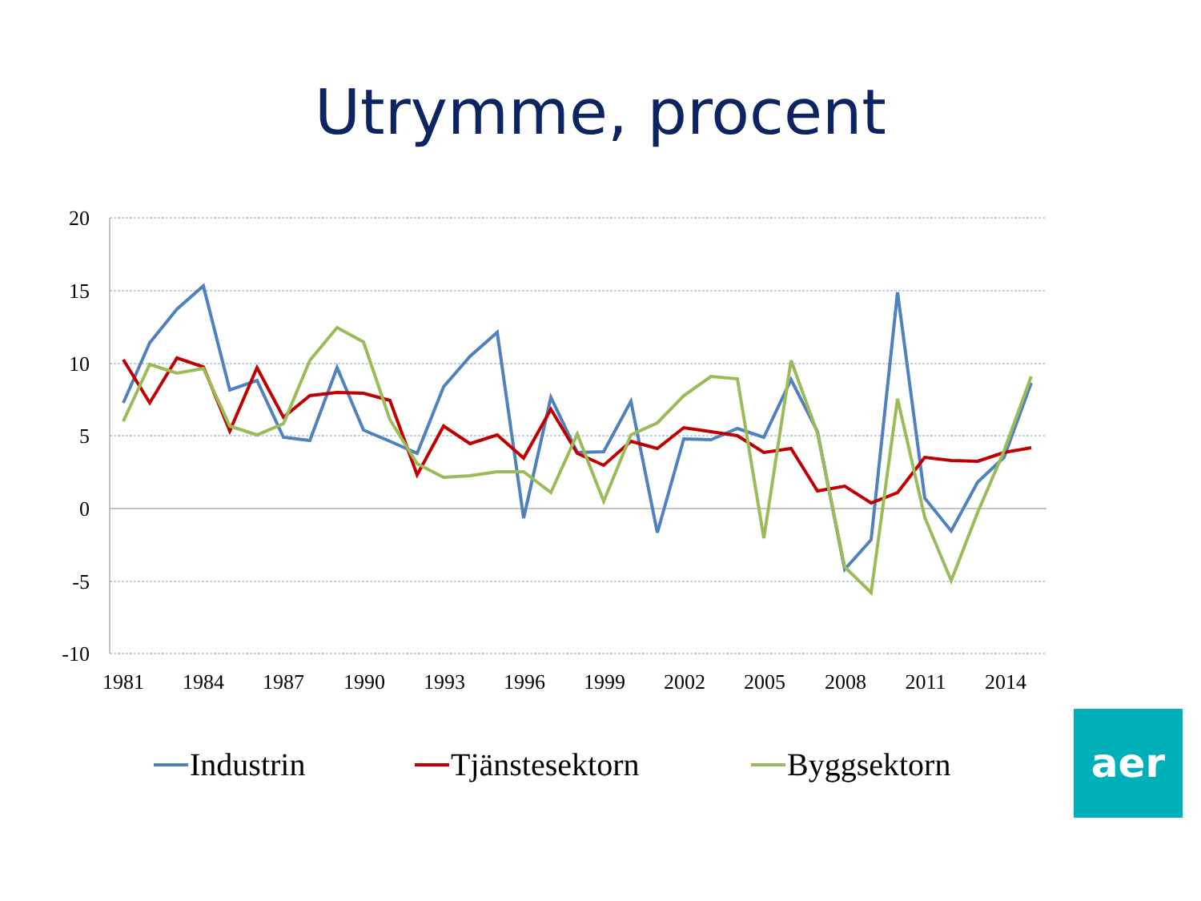Utrymme, procent
20
15
10
5
0
-5
-10
1981
1984
1987
1990
1993
1996
1999
2002
2005
2008
2011
2014
Industrin
Tjänstesektorn
Byggsektorn
aer